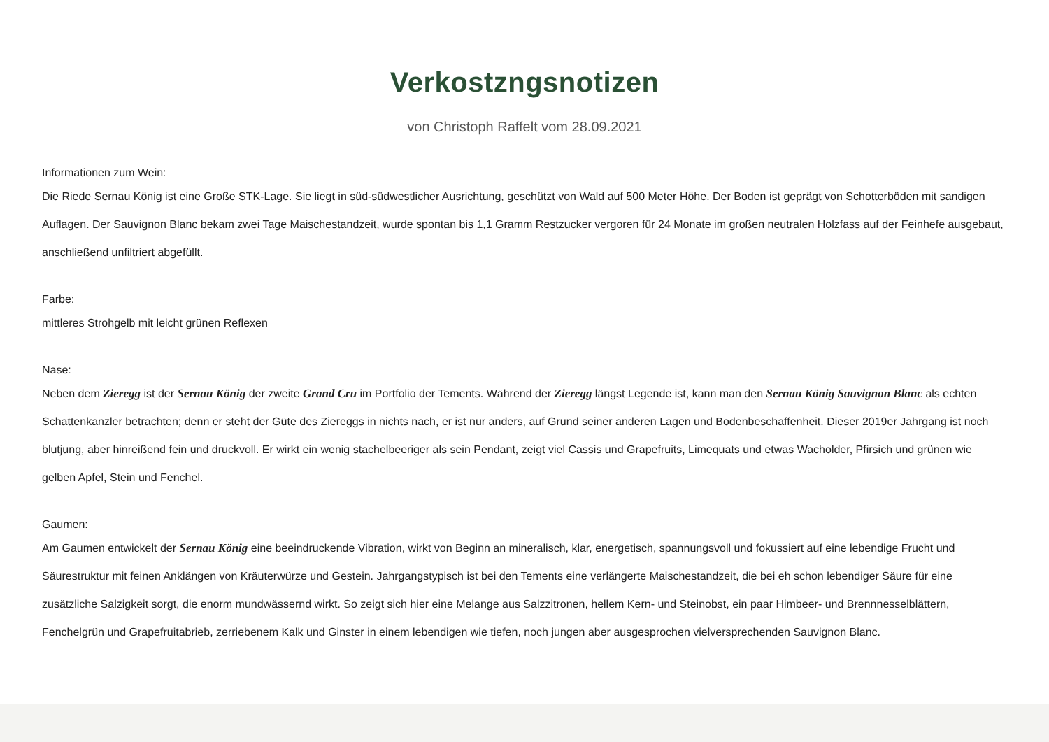Verkostzngsnotizen
von Christoph Raffelt vom 28.09.2021
Informationen zum Wein:
Die Riede Sernau König ist eine Große STK-Lage. Sie liegt in süd-südwestlicher Ausrichtung, geschützt von Wald auf 500 Meter Höhe. Der Boden ist geprägt von Schotterböden mit sandigen Auflagen. Der Sauvignon Blanc bekam zwei Tage Maischestandzeit, wurde spontan bis 1,1 Gramm Restzucker vergoren für 24 Monate im großen neutralen Holzfass auf der Feinhefe ausgebaut, anschließend unfiltriert abgefüllt.
Farbe:
mittleres Strohgelb mit leicht grünen Reflexen
Nase:
Neben dem Zieregg ist der Sernau König der zweite Grand Cru im Portfolio der Tements. Während der Zieregg längst Legende ist, kann man den Sernau König Sauvignon Blanc als echten Schattenkanzler betrachten; denn er steht der Güte des Ziereggs in nichts nach, er ist nur anders, auf Grund seiner anderen Lagen und Bodenbeschaffenheit. Dieser 2019er Jahrgang ist noch blutjung, aber hinreißend fein und druckvoll. Er wirkt ein wenig stachelbeeriger als sein Pendant, zeigt viel Cassis und Grapefruits, Limequats und etwas Wacholder, Pfirsich und grünen wie gelben Apfel, Stein und Fenchel.
Gaumen:
Am Gaumen entwickelt der Sernau König eine beeindruckende Vibration, wirkt von Beginn an mineralisch, klar, energetisch, spannungsvoll und fokussiert auf eine lebendige Frucht und Säurestruktur mit feinen Anklängen von Kräuterwürze und Gestein. Jahrgangstypisch ist bei den Tements eine verlängerte Maischestandzeit, die bei eh schon lebendiger Säure für eine zusätzliche Salzigkeit sorgt, die enorm mundwässernd wirkt. So zeigt sich hier eine Melange aus Salzzitronen, hellem Kern- und Steinobst, ein paar Himbeer- und Brennnesselblättern, Fenchelgrün und Grapefruitabrieb, zerriebenem Kalk und Ginster in einem lebendigen wie tiefen, noch jungen aber ausgesprochen vielversprechenden Sauvignon Blanc.